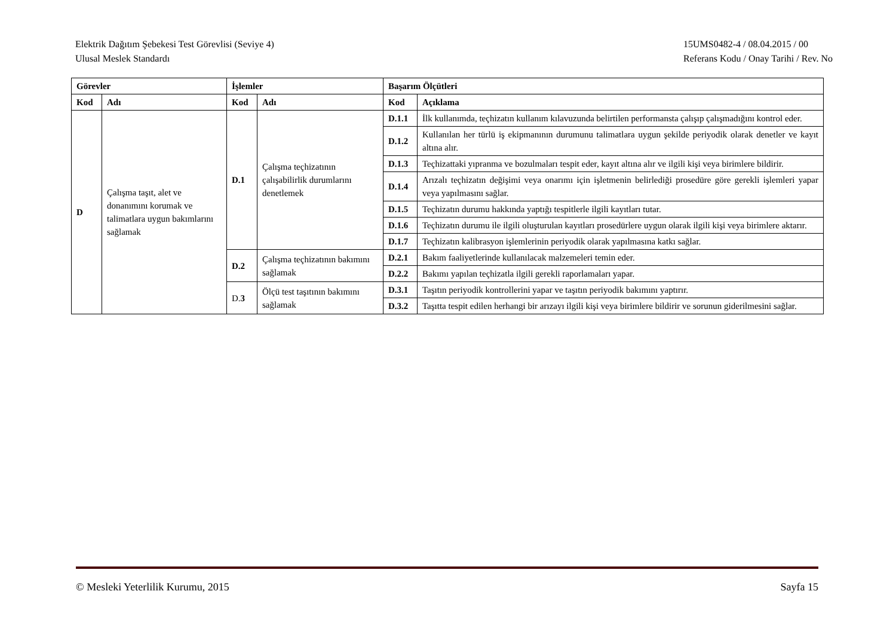Elektrik Dağıtım Şebekesi Test Görevlisi (Seviye 4)
Ulusal Meslek Standardı
15UMS0482-4 / 08.04.2015 / 00
Referans Kodu / Onay Tarihi / Rev. No
| Görevler | | İşlemler | | Başarım Ölçütleri | |
| --- | --- | --- | --- | --- | --- |
| Kod | Adı | Kod | Adı | Kod | Açıklama |
| D | Çalışma taşıt, alet ve donanımını korumak ve talimatlara uygun bakımlarını sağlamak | D.1 | Çalışma teçhizatının çalışabilirlik durumlarını denetlemek | D.1.1 | İlk kullanımda, teçhizatın kullanım kılavuzunda belirtilen performansta çalışıp çalışmadığını kontrol eder. |
| | | | | D.1.2 | Kullanılan her türlü iş ekipmanının durumunu talimatlara uygun şekilde periyodik olarak denetler ve kayıt altına alır. |
| | | | | D.1.3 | Teçhizattaki yıpranma ve bozulmaları tespit eder, kayıt altına alır ve ilgili kişi veya birimlere bildirir. |
| | | | | D.1.4 | Arızalı teçhizatın değişimi veya onarımı için işletmenin belirlediği prosedüre göre gerekli işlemleri yapar veya yapılmasını sağlar. |
| | | | | D.1.5 | Teçhizatın durumu hakkında yaptığı tespitlerle ilgili kayıtları tutar. |
| | | | | D.1.6 | Teçhizatın durumu ile ilgili oluşturulan kayıtları prosedürlere uygun olarak ilgili kişi veya birimlere aktarır. |
| | | | | D.1.7 | Teçhizatın kalibrasyon işlemlerinin periyodik olarak yapılmasına katkı sağlar. |
| | | D.2 | Çalışma teçhizatının bakımını sağlamak | D.2.1 | Bakım faaliyetlerinde kullanılacak malzemeleri temin eder. |
| | | | | D.2.2 | Bakımı yapılan teçhizatla ilgili gerekli raporlamaları yapar. |
| | | D. 3 | Ölçü test taşıtının bakımını sağlamak | D.3.1 | Taşıtın periyodik kontrollerini yapar ve taşıtın periyodik bakımını yaptırır. |
| | | | | D.3.2 | Taşıtta tespit edilen herhangi bir arızayı ilgili kişi veya birimlere bildirir ve sorunun giderilmesini sağlar. |
© Mesleki Yeterlilik Kurumu, 2015 Sayfa 15